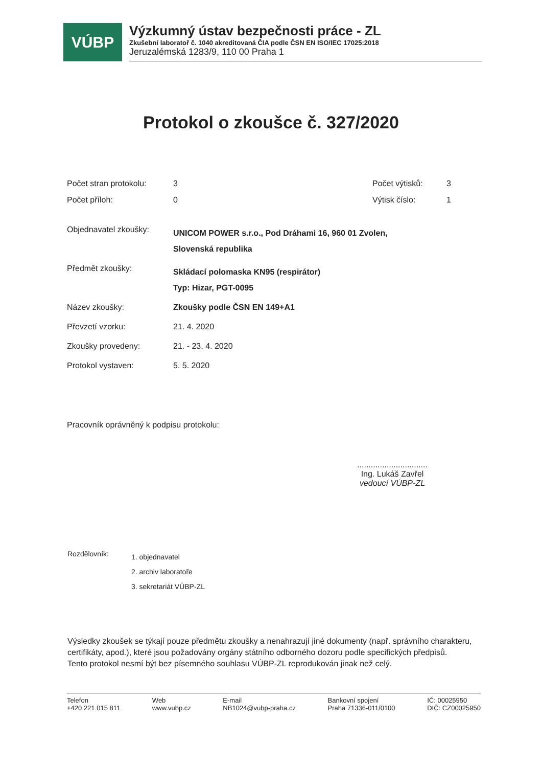VÚBP
Výzkumný ústav bezpečnosti práce - ZL
Zkušební laboratoř č. 1040 akreditovaná ČIA podle ČSN EN ISO/IEC 17025:2018
Jeruzalémská 1283/9, 110 00 Praha 1
Protokol o zkoušce č. 327/2020
Počet stran protokolu:
3 Počet výtisků: 3
Počet příloh: 0 Výtisk číslo: 1
Objednavatel zkoušky:
UNICOM POWER s.r.o., Pod Dráhami 16, 960 01 Zvolen,
Slovenská republika
Předmět zkoušky:
Skládací polomaska KN95 (respirátor)
Typ: Hizar, PGT-0095
Název zkoušky: Zkoušky podle ČSN EN 149+A1
Převzetí vzorku: 21. 4. 2020
Zkoušky provedeny: 21. - 23. 4. 2020
Protokol vystaven: 5. 5. 2020
Pracovník oprávněný k podpisu protokolu:
...............................
Ing. Lukáš Zavřel
vedoucí VÚBP-ZL
Rozdělovník:
1. objednavatel
2. archiv laboratoře
3. sekretariát VÚBP-ZL
Výsledky zkoušek se týkají pouze předmětu zkoušky a nenahrazují jiné dokumenty (např. správního charakteru, certifikáty, apod.), které jsou požadovány orgány státního odborného dozoru podle specifických předpisů.
Tento protokol nesmí být bez písemného souhlasu VÚBP-ZL reprodukován jinak než celý.
Telefon
+420 221 015 811
Web
www.vubp.cz
E-mail
NB1024@vubp-praha.cz
Bankovní spojení
Praha 71336-011/0100
IČ: 00025950
DIČ: CZ00025950